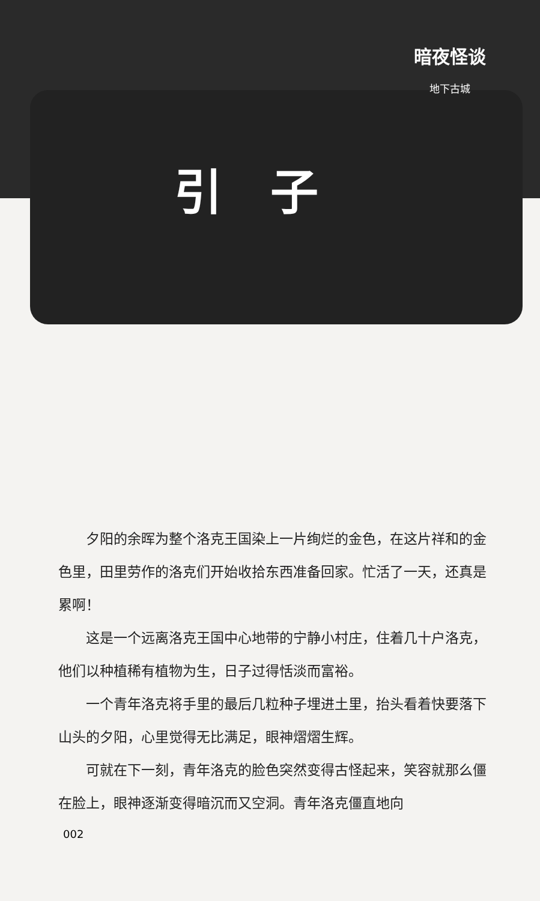暗夜怪谈
地下古城
引子
夕阳的余晖为整个洛克王国染上一片绚烂的金色，在这片祥和的金色里，田里劳作的洛克们开始收拾东西准备回家。忙活了一天，还真是累啊！
这是一个远离洛克王国中心地带的宁静小村庄，住着几十户洛克，他们以种植稀有植物为生，日子过得恬淡而富裕。
一个青年洛克将手里的最后几粒种子埋进土里，抬头看着快要落下山头的夕阳，心里觉得无比满足，眼神熠熠生辉。
可就在下一刻，青年洛克的脸色突然变得古怪起来，笑容就那么僵在脸上，眼神逐渐变得暗沉而又空洞。青年洛克僵直地向
002